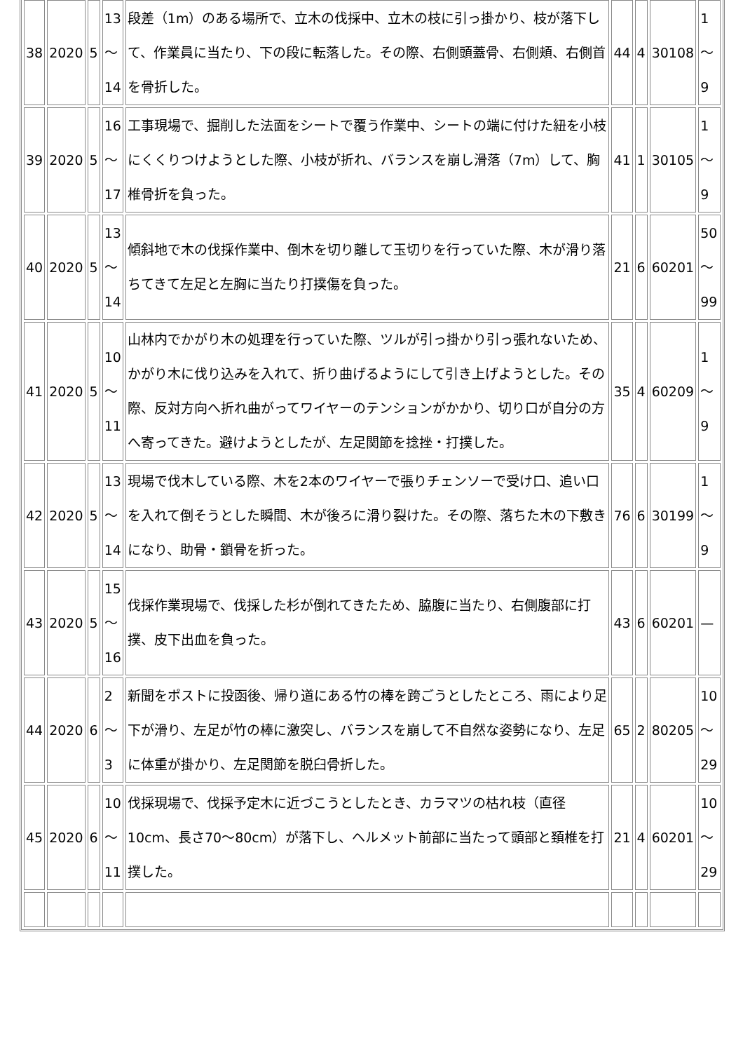| 38 | 2020 | 5 | 13 ～ 14 | 段差（1m）のある場所で、立木の伐採中、立木の枝に引っ掛かり、枝が落下して、作業員に当たり、下の段に転落した。その際、右側頭蓋骨、右側頬、右側首を骨折した。 | 44 | 4 | 30108 | 1～ 9 |
| 39 | 2020 | 5 | 16 ～ 17 | 工事現場で、掘削した法面をシートで覆う作業中、シートの端に付けた紐を小枝にくくりつけようとした際、小枝が折れ、バランスを崩し滑落（7m）して、胸椎骨折を負った。 | 41 | 1 | 30105 | 1～ 9 |
| 40 | 2020 | 5 | 13 ～ 14 | 傾斜地で木の伐採作業中、倒木を切り離して玉切りを行っていた際、木が滑り落ちてきて左足と左胸に当たり打撲傷を負った。 | 21 | 6 | 60201 | 50 ～ 99 |
| 41 | 2020 | 5 | 10 ～ 11 | 山林内でかがり木の処理を行っていた際、ツルが引っ掛かり引っ張れないため、かがり木に伐り込みを入れて、折り曲げるようにして引き上げようとした。その際、反対方向へ折れ曲がってワイヤーのテンションがかかり、切り口が自分の方へ寄ってきた。避けようとしたが、左足関節を捻挫・打撲した。 | 35 | 4 | 60209 | 1～ 9 |
| 42 | 2020 | 5 | 13 ～ 14 | 現場で伐木している際、木を2本のワイヤーで張りチェンソーで受け口、追い口を入れて倒そうとした瞬間、木が後ろに滑り裂けた。その際、落ちた木の下敷きになり、助骨・鎖骨を折った。 | 76 | 6 | 30199 | 1～ 9 |
| 43 | 2020 | 5 | 15 ～ 16 | 伐採作業現場で、伐採した杉が倒れてきたため、脇腹に当たり、右側腹部に打撲、皮下出血を負った。 | 43 | 6 | 60201 | — |
| 44 | 2020 | 6 | 2 ～ 3 | 新聞をポストに投函後、帰り道にある竹の棒を跨ごうとしたところ、雨により足下が滑り、左足が竹の棒に激突し、バランスを崩して不自然な姿勢になり、左足に体重が掛かり、左足関節を脱臼骨折した。 | 65 | 2 | 80205 | 10 ～ 29 |
| 45 | 2020 | 6 | 10 ～ 11 | 伐採現場で、伐採予定木に近づこうとしたとき、カラマツの枯れ枝（直径10cm、長さ70～80cm）が落下し、ヘルメット前部に当たって頭部と頚椎を打撲した。 | 21 | 4 | 60201 | 10 ～ 29 |